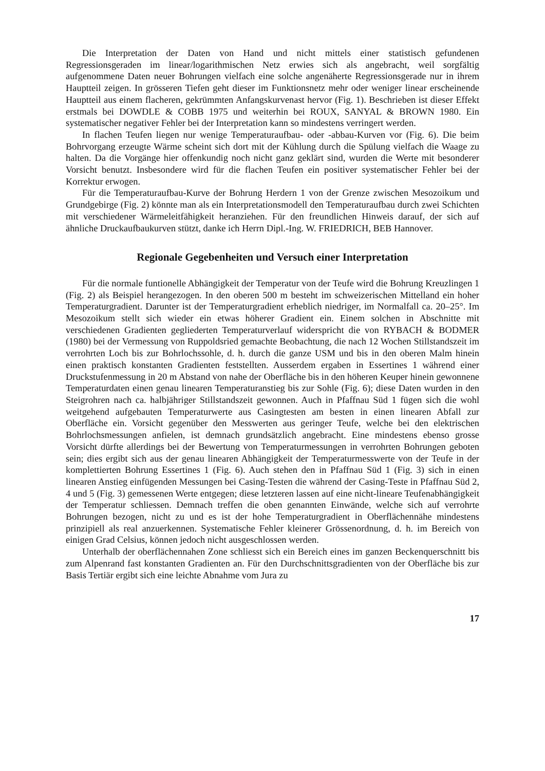Die Interpretation der Daten von Hand und nicht mittels einer statistisch gefundenen Regressionsgeraden im linear/logarithmischen Netz erwies sich als angebracht, weil sorgfältig aufgenommene Daten neuer Bohrungen vielfach eine solche angenäherte Regressionsgerade nur in ihrem Hauptteil zeigen. In grösseren Tiefen geht dieser im Funktionsnetz mehr oder weniger linear erscheinende Hauptteil aus einem flacheren, gekrümmten Anfangskurvenast hervor (Fig. 1). Beschrieben ist dieser Effekt erstmals bei DOWDLE & COBB 1975 und weiterhin bei ROUX, SANYAL & BROWN 1980. Ein systematischer negativer Fehler bei der Interpretation kann so mindestens verringert werden.
In flachen Teufen liegen nur wenige Temperaturaufbau- oder -abbau-Kurven vor (Fig. 6). Die beim Bohrvorgang erzeugte Wärme scheint sich dort mit der Kühlung durch die Spülung vielfach die Waage zu halten. Da die Vorgänge hier offenkundig noch nicht ganz geklärt sind, wurden die Werte mit besonderer Vorsicht benutzt. Insbesondere wird für die flachen Teufen ein positiver systematischer Fehler bei der Korrektur erwogen.
Für die Temperaturaufbau-Kurve der Bohrung Herdern 1 von der Grenze zwischen Mesozoikum und Grundgebirge (Fig. 2) könnte man als ein Interpretationsmodell den Temperaturaufbau durch zwei Schichten mit verschiedener Wärmeleitfähigkeit heranziehen. Für den freundlichen Hinweis darauf, der sich auf ähnliche Druckaufbaukurven stützt, danke ich Herrn Dipl.-Ing. W. FRIEDRICH, BEB Hannover.
Regionale Gegebenheiten und Versuch einer Interpretation
Für die normale funtionelle Abhängigkeit der Temperatur von der Teufe wird die Bohrung Kreuzlingen 1 (Fig. 2) als Beispiel herangezogen. In den oberen 500 m besteht im schweizerischen Mittelland ein hoher Temperaturgradient. Darunter ist der Temperaturgradient erheblich niedriger, im Normalfall ca. 20–25°. Im Mesozoikum stellt sich wieder ein etwas höherer Gradient ein. Einem solchen in Abschnitte mit verschiedenen Gradienten gegliederten Temperaturverlauf widerspricht die von RYBACH & BODMER (1980) bei der Vermessung von Ruppoldsried gemachte Beobachtung, die nach 12 Wochen Stillstandszeit im verrohrten Loch bis zur Bohrlochssohle, d. h. durch die ganze USM und bis in den oberen Malm hinein einen praktisch konstanten Gradienten feststellten. Ausserdem ergaben in Essertines 1 während einer Druckstufenmessung in 20 m Abstand von nahe der Oberfläche bis in den höheren Keuper hinein gewonnene Temperaturdaten einen genau linearen Temperaturanstieg bis zur Sohle (Fig. 6); diese Daten wurden in den Steigrohren nach ca. halbjähriger Stillstandszeit gewonnen. Auch in Pfaffnau Süd 1 fügen sich die wohl weitgehend aufgebauten Temperaturwerte aus Casingtesten am besten in einen linearen Abfall zur Oberfläche ein. Vorsicht gegenüber den Messwerten aus geringer Teufe, welche bei den elektrischen Bohrlochsmessungen anfielen, ist demnach grundsätzlich angebracht. Eine mindestens ebenso grosse Vorsicht dürfte allerdings bei der Bewertung von Temperaturmessungen in verrohrten Bohrungen geboten sein; dies ergibt sich aus der genau linearen Abhängigkeit der Temperaturmesswerte von der Teufe in der komplettierten Bohrung Essertines 1 (Fig. 6). Auch stehen den in Pfaffnau Süd 1 (Fig. 3) sich in einen linearen Anstieg einfügenden Messungen bei Casing-Testen die während der Casing-Teste in Pfaffnau Süd 2, 4 und 5 (Fig. 3) gemessenen Werte entgegen; diese letzteren lassen auf eine nicht-lineare Teufenabhängigkeit der Temperatur schliessen. Demnach treffen die oben genannten Einwände, welche sich auf verrohrte Bohrungen bezogen, nicht zu und es ist der hohe Temperaturgradient in Oberflächennähe mindestens prinzipiell als real anzuerkennen. Systematische Fehler kleinerer Grössenordnung, d. h. im Bereich von einigen Grad Celsius, können jedoch nicht ausgeschlossen werden.
Unterhalb der oberflächennahen Zone schliesst sich ein Bereich eines im ganzen Beckenquerschnitt bis zum Alpenrand fast konstanten Gradienten an. Für den Durchschnittsgradienten von der Oberfläche bis zur Basis Tertiär ergibt sich eine leichte Abnahme vom Jura zu
17